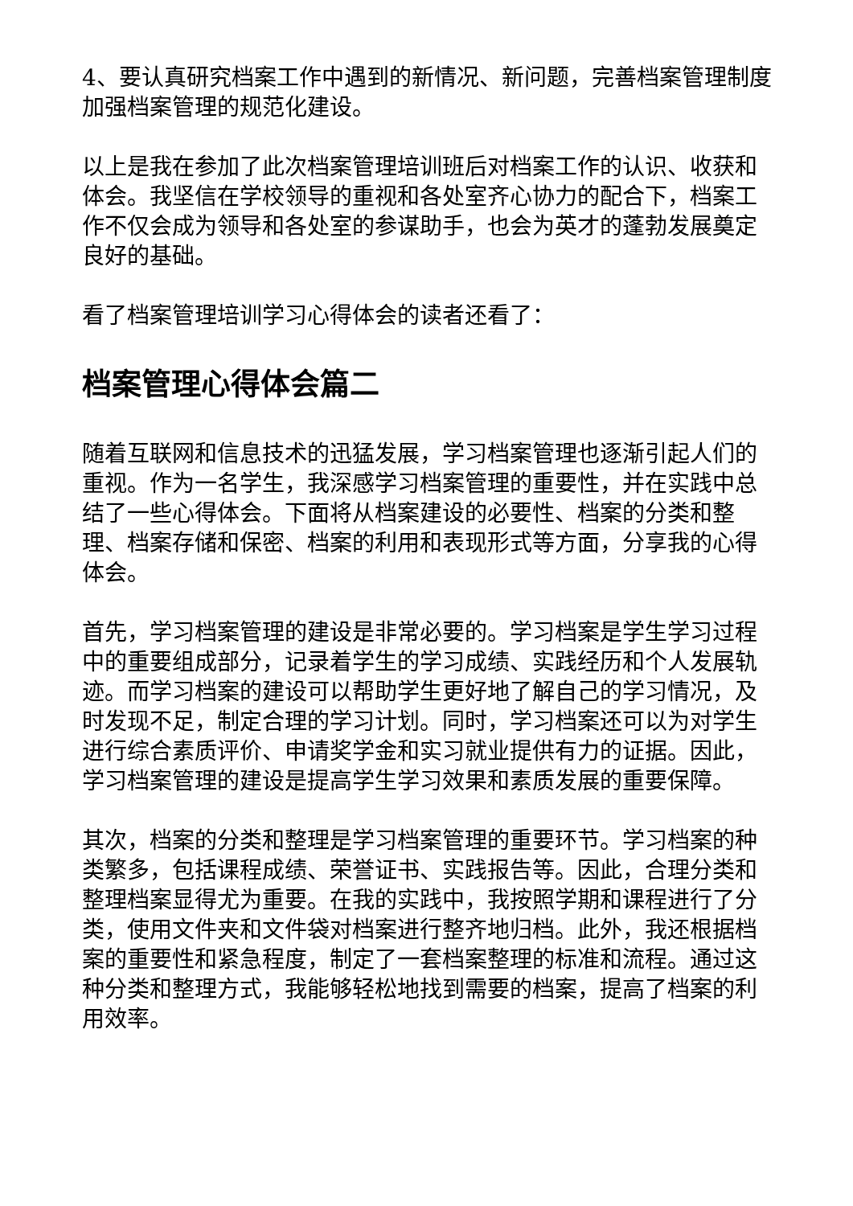4、要认真研究档案工作中遇到的新情况、新问题，完善档案管理制度加强档案管理的规范化建设。
以上是我在参加了此次档案管理培训班后对档案工作的认识、收获和体会。我坚信在学校领导的重视和各处室齐心协力的配合下，档案工作不仅会成为领导和各处室的参谋助手，也会为英才的蓬勃发展奠定良好的基础。
看了档案管理培训学习心得体会的读者还看了：
档案管理心得体会篇二
随着互联网和信息技术的迅猛发展，学习档案管理也逐渐引起人们的重视。作为一名学生，我深感学习档案管理的重要性，并在实践中总结了一些心得体会。下面将从档案建设的必要性、档案的分类和整理、档案存储和保密、档案的利用和表现形式等方面，分享我的心得体会。
首先，学习档案管理的建设是非常必要的。学习档案是学生学习过程中的重要组成部分，记录着学生的学习成绩、实践经历和个人发展轨迹。而学习档案的建设可以帮助学生更好地了解自己的学习情况，及时发现不足，制定合理的学习计划。同时，学习档案还可以为对学生进行综合素质评价、申请奖学金和实习就业提供有力的证据。因此，学习档案管理的建设是提高学生学习效果和素质发展的重要保障。
其次，档案的分类和整理是学习档案管理的重要环节。学习档案的种类繁多，包括课程成绩、荣誉证书、实践报告等。因此，合理分类和整理档案显得尤为重要。在我的实践中，我按照学期和课程进行了分类，使用文件夹和文件袋对档案进行整齐地归档。此外，我还根据档案的重要性和紧急程度，制定了一套档案整理的标准和流程。通过这种分类和整理方式，我能够轻松地找到需要的档案，提高了档案的利用效率。